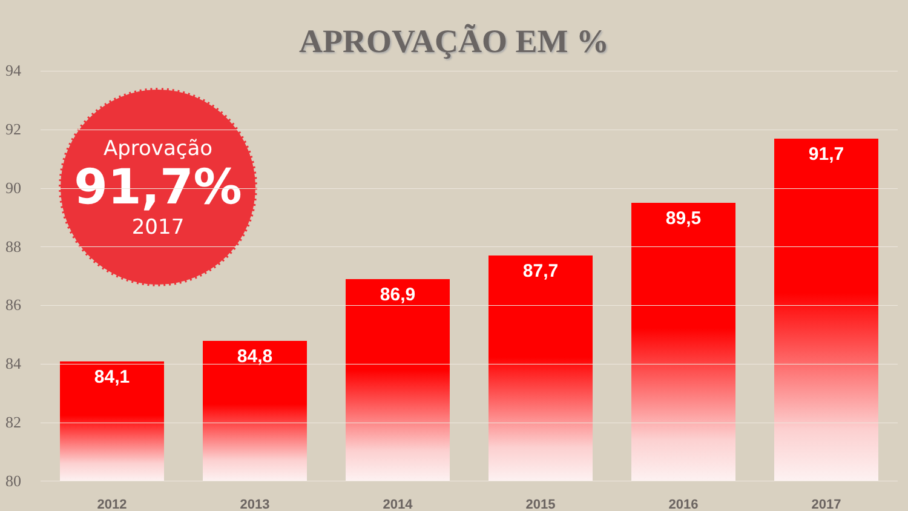APROVAÇÃO EM %
94
92
90
88
86
84
82
80
84,1
84,8
86,9
87,7
89,5
91,7
Aprovação
91,7%
2017
2012 2013 2014 2015 2016 2017